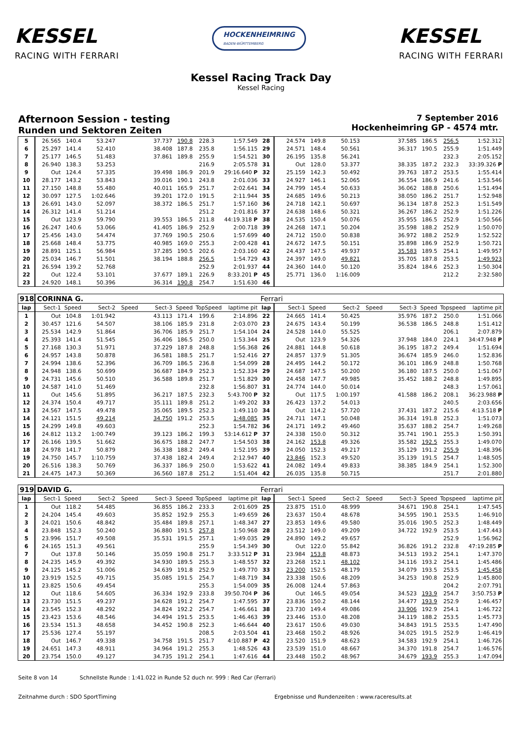KESSEL
RACING WITH FERRARI
HOCKENHEIMRING
BADEN-WÜRTTEMBERG
KESSEL
RACING WITH FERRARI
Kessel Racing Track Day
Kessel Racing
Afternoon Session - testing
Runden und Sektoren Zeiten
7 September 2016
Hockenheimring GP - 4574 mtr.
| 5 | 26.565 | 140.4 | 53.247 | | 37.737 | 190.8 | 228.3 | 1:57.549 | 28 | 24.574 | 149.8 | 50.153 | | 37.585 | 186.5 | 256.5 | 1:52.312 |
| 6 | 25.297 | 141.4 | 52.410 | | 38.408 | 187.8 | 235.8 | 1:56.115 | 29 | 24.571 | 148.4 | 50.561 | | 36.317 | 190.5 | 255.9 | 1:51.449 |
| 7 | 25.177 | 146.5 | 51.483 | | 37.861 | 189.8 | 255.9 | 1:54.521 | 30 | 26.195 | 135.8 | 56.241 | | | | 232.3 | 2:05.152 |
| 8 | 26.940 | 138.3 | 53.253 | | | | 216.9 | 2:05.578 | 31 | Out | 128.0 | 53.377 | | 38.335 | 187.2 | 232.3 | 33:39.326 P |
| 9 | Out | 124.4 | 57.335 | | 39.498 | 186.9 | 201.9 | 29:16.640 P | 32 | 25.159 | 142.3 | 50.492 | | 39.763 | 187.2 | 253.5 | 1:55.414 |
| 10 | 28.177 | 143.2 | 53.843 | | 39.016 | 190.1 | 243.8 | 2:01.036 | 33 | 24.927 | 146.1 | 52.065 | | 36.554 | 186.9 | 241.6 | 1:53.546 |
| 11 | 27.150 | 148.8 | 55.480 | | 40.011 | 165.9 | 251.7 | 2:02.641 | 34 | 24.799 | 145.4 | 50.633 | | 36.062 | 188.8 | 250.6 | 1:51.494 |
| 12 | 30.097 | 127.5 | 1:02.646 | | 39.201 | 172.0 | 191.5 | 2:11.944 | 35 | 24.685 | 149.6 | 50.213 | | 38.050 | 186.2 | 251.7 | 1:52.948 |
| 13 | 26.691 | 143.0 | 52.097 | | 38.372 | 186.5 | 251.7 | 1:57.160 | 36 | 24.718 | 142.1 | 50.697 | | 36.134 | 187.8 | 252.3 | 1:51.549 |
| 14 | 26.312 | 141.4 | 51.214 | | | | 251.2 | 2:01.816 | 37 | 24.638 | 148.6 | 50.321 | | 36.267 | 186.2 | 252.9 | 1:51.226 |
| 15 | Out | 123.9 | 59.790 | | 39.553 | 186.5 | 211.8 | 44:19.318 P | 38 | 24.535 | 150.4 | 50.076 | | 35.955 | 186.5 | 252.9 | 1:50.566 |
| 16 | 26.247 | 140.6 | 53.066 | | 41.405 | 186.9 | 252.9 | 2:00.718 | 39 | 24.268 | 147.1 | 50.204 | | 35.598 | 188.2 | 252.9 | 1:50.070 |
| 17 | 25.456 | 143.0 | 54.474 | | 37.769 | 190.5 | 250.6 | 1:57.699 | 40 | 24.712 | 150.0 | 50.838 | | 36.972 | 188.2 | 252.9 | 1:52.522 |
| 18 | 25.668 | 148.4 | 53.775 | | 40.985 | 169.0 | 255.3 | 2:00.428 | 41 | 24.672 | 147.5 | 50.151 | | 35.898 | 186.9 | 252.9 | 1:50.721 |
| 19 | 28.891 | 125.1 | 56.984 | | 37.285 | 190.5 | 202.6 | 2:03.160 | 42 | 24.437 | 147.5 | 49.937 | | 35.583 | 189.5 | 254.1 | 1:49.957 |
| 20 | 25.034 | 146.7 | 51.501 | | 38.194 | 188.8 | 256.5 | 1:54.729 | 43 | 24.397 | 149.0 | 49.821 | | 35.705 | 187.8 | 253.5 | 1:49.923 |
| 21 | 26.594 | 139.2 | 52.768 | | | | 252.9 | 2:01.937 | 44 | 24.360 | 144.0 | 50.120 | | 35.824 | 184.6 | 252.3 | 1:50.304 |
| 22 | Out | 122.4 | 53.101 | | 37.677 | 189.1 | 226.9 | 8:33.201 P | 45 | 25.771 | 136.0 | 1:16.009 | | | | 212.2 | 2:32.580 |
| 23 | 24.920 | 148.1 | 50.396 | | 36.314 | 190.8 | 254.7 | 1:51.630 | 46 | | | | | | | | |
| 918 | CORINNA G. | | | | | | | | Ferrari | | | | | | | | |
| lap | Sect-1 | Speed | Sect-2 | Speed | Sect-3 | Speed | TopSpeed | laptime pit | lap | Sect-1 | Speed | Sect-2 | Speed | Sect-3 | Speed | Topspeed | laptime pit |
| 1 | Out | 104.8 | 1:01.942 | | 43.113 | 171.4 | 199.6 | 2:14.896 | 22 | 24.665 | 141.4 | 50.425 | | 35.976 | 187.2 | 250.0 | 1:51.066 |
| 2 | 30.457 | 121.6 | 54.507 | | 38.106 | 185.9 | 231.8 | 2:03.070 | 23 | 24.675 | 143.4 | 50.199 | | 36.538 | 186.5 | 248.8 | 1:51.412 |
| 3 | 25.534 | 142.9 | 51.864 | | 36.706 | 185.9 | 251.7 | 1:54.104 | 24 | 24.528 | 144.0 | 55.525 | | | | 206.1 | 2:07.879 |
| 4 | 25.393 | 141.4 | 51.545 | | 36.406 | 186.5 | 250.0 | 1:53.344 | 25 | Out | 123.9 | 54.326 | | 37.948 | 184.0 | 224.1 | 34:47.948 P |
| 5 | 27.168 | 130.3 | 51.971 | | 37.229 | 187.8 | 248.8 | 1:56.368 | 26 | 24.881 | 144.8 | 50.618 | | 36.195 | 187.2 | 249.4 | 1:51.694 |
| 6 | 24.957 | 143.8 | 50.878 | | 36.581 | 188.5 | 251.7 | 1:52.416 | 27 | 24.857 | 137.9 | 51.305 | | 36.674 | 185.9 | 246.0 | 1:52.836 |
| 7 | 24.994 | 138.6 | 52.396 | | 36.709 | 186.5 | 236.8 | 1:54.099 | 28 | 24.495 | 144.2 | 50.172 | | 36.101 | 186.9 | 248.8 | 1:50.768 |
| 8 | 24.948 | 138.6 | 50.699 | | 36.687 | 184.9 | 252.3 | 1:52.334 | 29 | 24.687 | 147.5 | 50.200 | | 36.180 | 187.5 | 250.0 | 1:51.067 |
| 9 | 24.731 | 145.6 | 50.510 | | 36.588 | 189.8 | 251.7 | 1:51.829 | 30 | 24.458 | 147.7 | 49.985 | | 35.452 | 188.2 | 248.8 | 1:49.895 |
| 10 | 24.587 | 141.0 | 51.469 | | | | 232.8 | 1:56.807 | 31 | 24.774 | 144.0 | 50.014 | | | | 248.3 | 1:57.061 |
| 11 | Out | 145.6 | 51.895 | | 36.217 | 187.5 | 232.3 | 5:43.700 P | 32 | Out | 117.5 | 1:00.197 | | 41.588 | 186.2 | 208.1 | 36:23.988 P |
| 12 | 24.374 | 150.4 | 49.717 | | 35.111 | 189.8 | 251.2 | 1:49.202 | 33 | 26.423 | 137.2 | 54.013 | | | | 240.5 | 2:03.656 |
| 13 | 24.567 | 147.5 | 49.478 | | 35.065 | 189.5 | 252.3 | 1:49.110 | 34 | Out | 114.2 | 57.720 | | 37.431 | 187.2 | 215.6 | 4:13.518 P |
| 14 | 24.121 | 151.5 | 49.214 | | 34.750 | 191.2 | 253.5 | 1:48.085 | 35 | 24.711 | 147.1 | 50.048 | | 36.314 | 191.8 | 252.3 | 1:51.073 |
| 15 | 24.299 | 149.8 | 49.603 | | | | 252.3 | 1:54.782 | 36 | 24.171 | 149.2 | 49.460 | | 35.637 | 188.2 | 254.7 | 1:49.268 |
| 16 | 24.812 | 113.2 | 1:00.749 | | 39.123 | 186.2 | 199.3 | 53:14.612 P | 37 | 24.338 | 150.0 | 50.312 | | 35.741 | 190.1 | 255.3 | 1:50.391 |
| 17 | 26.166 | 139.5 | 51.662 | | 36.675 | 188.2 | 247.7 | 1:54.503 | 38 | 24.162 | 153.8 | 49.326 | | 35.582 | 192.5 | 255.3 | 1:49.070 |
| 18 | 24.978 | 141.7 | 50.879 | | 36.338 | 188.2 | 249.4 | 1:52.195 | 39 | 24.050 | 152.3 | 49.217 | | 35.129 | 191.2 | 255.9 | 1:48.396 |
| 19 | 24.750 | 145.7 | 1:10.759 | | 37.438 | 182.4 | 249.4 | 2:12.947 | 40 | 23.846 | 152.3 | 49.520 | | 35.139 | 191.5 | 254.7 | 1:48.505 |
| 20 | 26.516 | 138.3 | 50.769 | | 36.337 | 186.9 | 250.0 | 1:53.622 | 41 | 24.082 | 149.4 | 49.833 | | 38.385 | 184.9 | 254.1 | 1:52.300 |
| 21 | 24.475 | 147.3 | 50.369 | | 36.560 | 187.8 | 251.2 | 1:51.404 | 42 | 26.035 | 135.8 | 50.715 | | | | 251.7 | 2:01.880 |
| 919 | DAVID G. | | | | | | | | Ferrari | | | | | | | | |
| lap | Sect-1 | Speed | Sect-2 | Speed | Sect-3 | Speed | TopSpeed | laptime pit | lap | Sect-1 | Speed | Sect-2 | Speed | Sect-3 | Speed | Topspeed | laptime pit |
| 1 | Out | 118.2 | 54.485 | | 36.855 | 186.2 | 233.3 | 2:01.609 | 25 | 23.875 | 151.0 | 48.999 | | 34.671 | 190.8 | 254.1 | 1:47.545 |
| 2 | 24.204 | 145.4 | 49.603 | | 35.852 | 192.9 | 255.3 | 1:49.659 | 26 | 23.637 | 150.4 | 48.678 | | 34.595 | 190.1 | 253.5 | 1:46.910 |
| 3 | 24.021 | 150.6 | 48.842 | | 35.484 | 189.8 | 257.1 | 1:48.347 | 27 | 23.853 | 149.6 | 49.580 | | 35.016 | 190.5 | 252.3 | 1:48.449 |
| 4 | 23.848 | 152.3 | 50.240 | | 36.880 | 191.5 | 257.8 | 1:50.968 | 28 | 23.512 | 149.0 | 49.209 | | 34.722 | 192.9 | 253.5 | 1:47.443 |
| 5 | 23.996 | 151.7 | 49.508 | | 35.531 | 191.5 | 257.1 | 1:49.035 | 29 | 24.890 | 149.2 | 49.657 | | | | 252.9 | 1:56.962 |
| 6 | 24.165 | 151.3 | 49.561 | | | | 255.9 | 1:54.349 | 30 | Out | 122.0 | 55.842 | | 36.826 | 191.2 | 232.8 | 47:19.285 P |
| 7 | Out | 137.8 | 50.146 | | 35.059 | 190.8 | 251.7 | 3:33.512 P | 31 | 23.984 | 153.8 | 48.873 | | 34.513 | 193.2 | 254.1 | 1:47.370 |
| 8 | 24.235 | 145.9 | 49.392 | | 34.930 | 189.5 | 255.3 | 1:48.557 | 32 | 23.268 | 152.1 | 48.102 | | 34.116 | 193.2 | 254.1 | 1:45.486 |
| 9 | 24.125 | 145.2 | 51.006 | | 34.639 | 191.8 | 252.9 | 1:49.770 | 33 | 23.200 | 152.5 | 48.179 | | 34.079 | 193.5 | 253.5 | 1:45.458 |
| 10 | 23.919 | 152.5 | 49.715 | | 35.085 | 191.5 | 254.7 | 1:48.719 | 34 | 23.338 | 150.6 | 48.209 | | 34.253 | 190.8 | 252.9 | 1:45.800 |
| 11 | 23.825 | 150.6 | 49.454 | | | | 255.3 | 1:54.009 | 35 | 26.008 | 124.4 | 57.863 | | | | 204.2 | 2:07.791 |
| 12 | Out | 118.6 | 54.605 | | 36.334 | 192.9 | 233.8 | 39:50.704 P | 36 | Out | 146.5 | 49.054 | | 34.523 | 193.9 | 254.7 | 3:50.753 P |
| 13 | 23.730 | 151.5 | 49.237 | | 34.628 | 191.2 | 254.7 | 1:47.595 | 37 | 23.836 | 150.2 | 48.144 | | 34.477 | 193.9 | 252.9 | 1:46.457 |
| 14 | 23.545 | 152.3 | 48.292 | | 34.824 | 192.2 | 254.7 | 1:46.661 | 38 | 23.730 | 149.4 | 49.086 | | 33.906 | 192.9 | 254.1 | 1:46.722 |
| 15 | 23.423 | 153.6 | 48.546 | | 34.494 | 191.5 | 253.5 | 1:46.463 | 39 | 23.446 | 153.0 | 48.208 | | 34.119 | 188.2 | 253.5 | 1:45.773 |
| 16 | 23.534 | 151.3 | 48.658 | | 34.452 | 190.8 | 252.3 | 1:46.644 | 40 | 23.617 | 150.6 | 49.030 | | 34.843 | 191.5 | 253.5 | 1:47.490 |
| 17 | 25.536 | 127.4 | 55.197 | | | | 208.5 | 2:03.504 | 41 | 23.468 | 150.2 | 48.926 | | 34.025 | 191.5 | 252.9 | 1:46.419 |
| 18 | Out | 146.7 | 49.338 | | 34.758 | 191.5 | 251.7 | 4:10.887 P | 42 | 23.520 | 151.9 | 48.623 | | 34.583 | 192.9 | 254.1 | 1:46.726 |
| 19 | 24.651 | 147.3 | 48.911 | | 34.964 | 191.2 | 255.3 | 1:48.526 | 43 | 23.539 | 151.0 | 48.667 | | 34.370 | 191.8 | 254.7 | 1:46.576 |
| 20 | 23.754 | 150.0 | 49.127 | | 34.735 | 191.2 | 254.1 | 1:47.616 | 44 | 23.448 | 150.2 | 48.967 | | 34.679 | 193.9 | 255.3 | 1:47.094 |
Seite 8 von 14 Schnellste Runde : 1:41.022 in Runde 52 duch nr. 999 : Red Car (Ferrari)
Zeitnahme durch : SDO SportTiming Ergebnisse und Rundenzeiten : www.raceresults.at